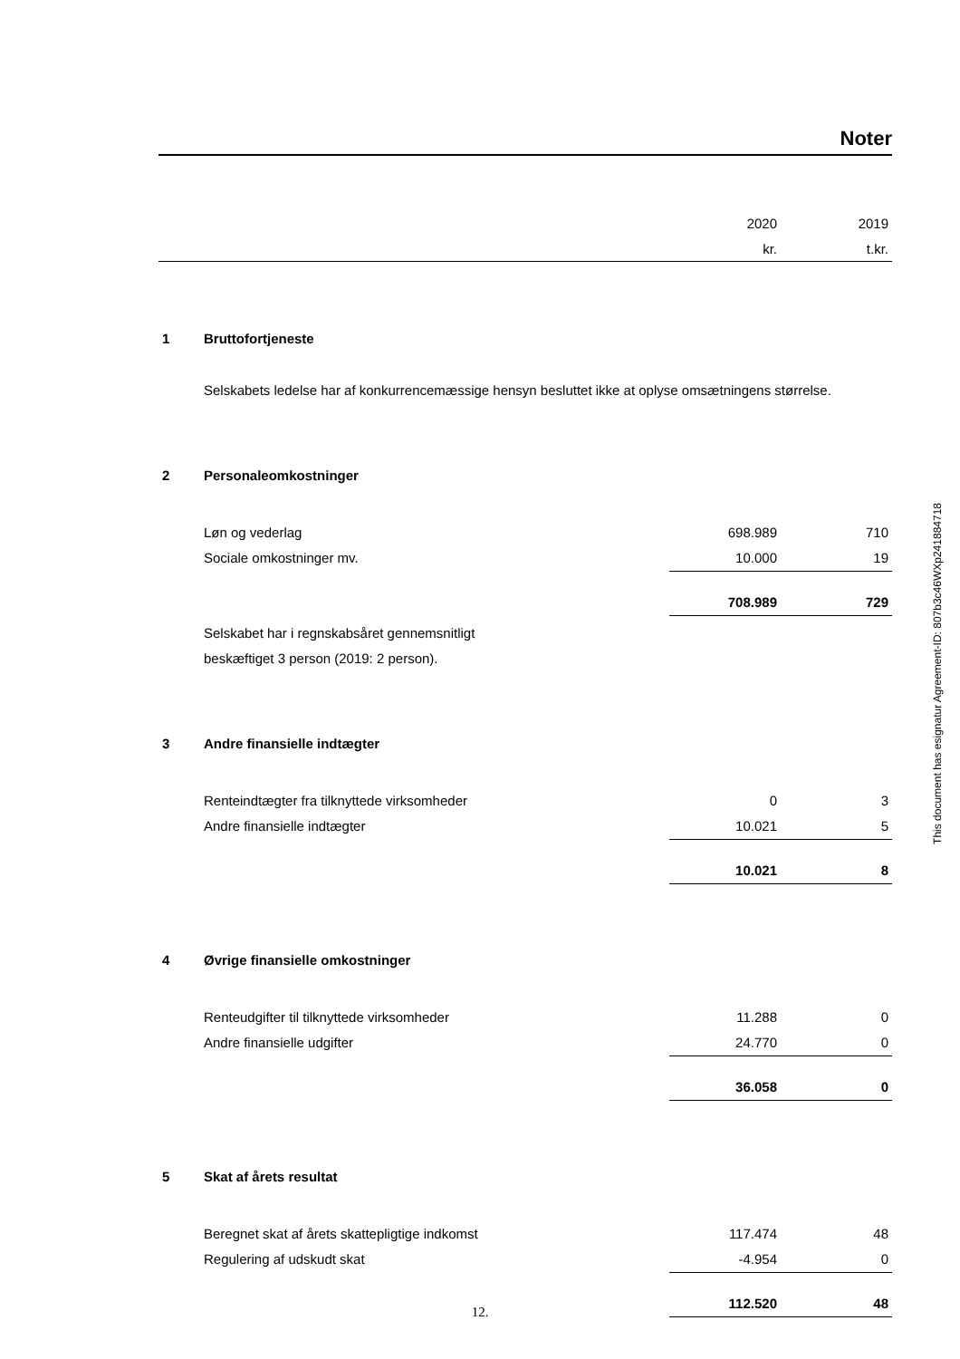Noter
| | | 2020 | 2019 |
| | | kr. | t.kr. |
| 1 | Bruttofortjeneste | | |
| | Selskabets ledelse har af konkurrencemæssige hensyn besluttet ikke at oplyse omsætningens størrelse. | | |
| 2 | Personaleomkostninger | | |
| | Løn og vederlag | 698.989 | 710 |
| | Sociale omkostninger mv. | 10.000 | 19 |
| | | 708.989 | 729 |
| | Selskabet har i regnskabsåret gennemsnitligt beskæftiget 3 person (2019: 2 person). | | |
| 3 | Andre finansielle indtægter | | |
| | Renteindtægter fra tilknyttede virksomheder | 0 | 3 |
| | Andre finansielle indtægter | 10.021 | 5 |
| | | 10.021 | 8 |
| 4 | Øvrige finansielle omkostninger | | |
| | Renteudgifter til tilknyttede virksomheder | 11.288 | 0 |
| | Andre finansielle udgifter | 24.770 | 0 |
| | | 36.058 | 0 |
| 5 | Skat af årets resultat | | |
| | Beregnet skat af årets skattepligtige indkomst | 117.474 | 48 |
| | Regulering af udskudt skat | -4.954 | 0 |
| | | 112.520 | 48 |
This document has esignatur Agreement-ID: 807b3c46WXp241884718
12.